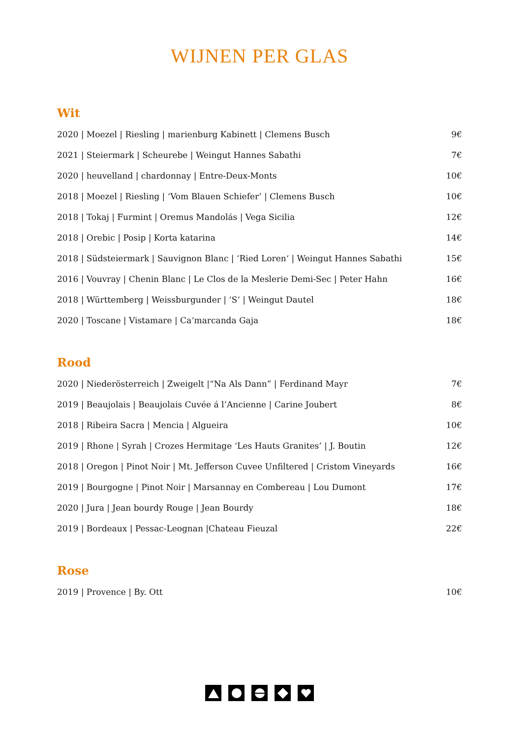WIJNEN PER GLAS
Wit
| 2020 / Moezel / Riesling / marienburg Kabinett / Clemens Busch | 9€ |
| 2021 / Steiermark / Scheurebe / Weingut Hannes Sabathi | 7€ |
| 2020 / heuvelland / chardonnay / Entre-Deux-Monts | 10€ |
| 2018 / Moezel / Riesling / ‘Vom Blauen Schiefer’ / Clemens Busch | 10€ |
| 2018 / Tokaj / Furmint / Oremus Mandolás / Vega Sicilia | 12€ |
| 2018 / Orebic / Posip / Korta katarina | 14€ |
| 2018 / Südsteiermark / Sauvignon Blanc / ‘Ried Loren‘ / Weingut Hannes Sabathi | 15€ |
| 2016 / Vouvray / Chenin Blanc / Le Clos de la Meslerie Demi-Sec / Peter Hahn | 16€ |
| 2018 / Württemberg / Weissburgunder / ‘S‘ / Weingut Dautel | 18€ |
| 2020 / Toscane / Vistamare / Ca‘marcanda Gaja | 18€ |
Rood
| 2020 / Niederösterreich / Zweigelt /“Na Als Dann” / Ferdinand Mayr | 7€ |
| 2019 / Beaujolais / Beaujolais Cuvée á l’Ancienne / Carine Joubert | 8€ |
| 2018 / Ribeira Sacra / Mencia / Algueira | 10€ |
| 2019 / Rhone / Syrah / Crozes Hermitage ‘Les Hauts Granites’ / J. Boutin | 12€ |
| 2018 / Oregon / Pinot Noir / Mt. Jefferson Cuvee Unfiltered / Cristom Vineyards | 16€ |
| 2019 / Bourgogne / Pinot Noir / Marsannay en Combereau / Lou Dumont | 17€ |
| 2020 / Jura / Jean bourdy Rouge / Jean Bourdy | 18€ |
| 2019 / Bordeaux / Pessac-Leognan /Chateau Fieuzal | 22€ |
Rose
| 2019 / Provence / By. Ott | 10€ |